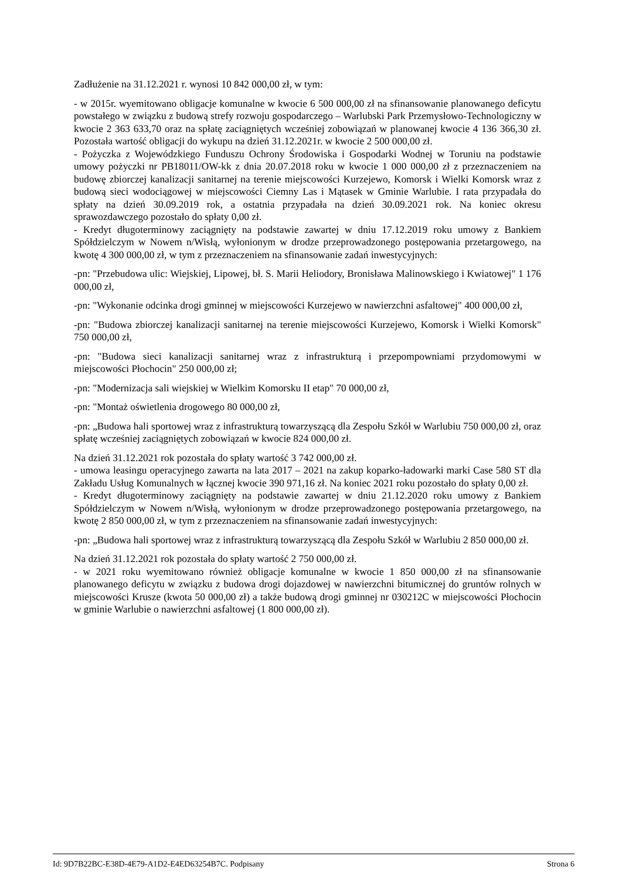Zadłużenie na 31.12.2021 r. wynosi 10 842 000,00 zł, w tym:
- w 2015r. wyemitowano obligacje komunalne w kwocie 6 500 000,00 zł na sfinansowanie planowanego deficytu powstałego w związku z budową strefy rozwoju gospodarczego – Warlubski Park Przemysłowo-Technologiczny w kwocie 2 363 633,70 oraz na spłatę zaciągniętych wcześniej zobowiązań w planowanej kwocie 4 136 366,30 zł. Pozostała wartość obligacji do wykupu na dzień 31.12.2021r. w kwocie 2 500 000,00 zł.
- Pożyczka z Wojewódzkiego Funduszu Ochrony Środowiska i Gospodarki Wodnej w Toruniu na podstawie umowy pożyczki nr PB18011/OW-kk z dnia 20.07.2018 roku w kwocie 1 000 000,00 zł z przeznaczeniem na budowę zbiorczej kanalizacji sanitarnej na terenie miejscowości Kurzejewo, Komorsk i Wielki Komorsk wraz z budową sieci wodociągowej w miejscowości Ciemny Las i Mątasek w Gminie Warlubie. I rata przypadała do spłaty na dzień 30.09.2019 rok, a ostatnia przypadała na dzień 30.09.2021 rok. Na koniec okresu sprawozdawczego pozostało do spłaty 0,00 zł.
- Kredyt długoterminowy zaciągnięty na podstawie zawartej w dniu 17.12.2019 roku umowy z Bankiem Spółdzielczym w Nowem n/Wisłą, wyłonionym w drodze przeprowadzonego postępowania przetargowego, na kwotę 4 300 000,00 zł, w tym z przeznaczeniem na sfinansowanie zadań inwestycyjnych:
-pn: "Przebudowa ulic: Wiejskiej, Lipowej, bł. S. Marii Heliodory, Bronisława Malinowskiego i Kwiatowej" 1 176 000,00 zł,
-pn: "Wykonanie odcinka drogi gminnej w miejscowości Kurzejewo w nawierzchni asfaltowej" 400 000,00 zł,
-pn: "Budowa zbiorczej kanalizacji sanitarnej na terenie miejscowości Kurzejewo, Komorsk i Wielki Komorsk" 750 000,00 zł,
-pn: "Budowa sieci kanalizacji sanitarnej wraz z infrastrukturą i przepompowniami przydomowymi w miejscowości Płochocin" 250 000,00 zł;
-pn: "Modernizacja sali wiejskiej w Wielkim Komorsku II etap" 70 000,00 zł,
-pn: "Montaż oświetlenia drogowego 80 000,00 zł,
-pn: „Budowa hali sportowej wraz z infrastrukturą towarzyszącą dla Zespołu Szkół w Warlubiu 750 000,00 zł, oraz spłatę wcześniej zaciągniętych zobowiązań w kwocie 824 000,00 zł.
Na dzień 31.12.2021 rok pozostała do spłaty wartość 3 742 000,00 zł.
- umowa leasingu operacyjnego zawarta na lata 2017 – 2021 na zakup koparko-ładowarki marki Case 580 ST dla Zakładu Usług Komunalnych w łącznej kwocie 390 971,16 zł. Na koniec 2021 roku pozostało do spłaty 0,00 zł.
- Kredyt długoterminowy zaciągnięty na podstawie zawartej w dniu 21.12.2020 roku umowy z Bankiem Spółdzielczym w Nowem n/Wisłą, wyłonionym w drodze przeprowadzonego postępowania przetargowego, na kwotę 2 850 000,00 zł, w tym z przeznaczeniem na sfinansowanie zadań inwestycyjnych:
-pn: „Budowa hali sportowej wraz z infrastrukturą towarzyszącą dla Zespołu Szkół w Warlubiu 2 850 000,00 zł.
Na dzień 31.12.2021 rok pozostała do spłaty wartość 2 750 000,00 zł.
- w 2021 roku wyemitowano również obligacje komunalne w kwocie 1 850 000,00 zł na sfinansowanie planowanego deficytu w związku z budowa drogi dojazdowej w nawierzchni bitumicznej do gruntów rolnych w miejscowości Krusze (kwota 50 000,00 zł) a także budową drogi gminnej nr 030212C w miejscowości Płochocin w gminie Warlubie o nawierzchni asfaltowej (1 800 000,00 zł).
Id: 9D7B22BC-E38D-4E79-A1D2-E4ED63254B7C. Podpisany Strona 6